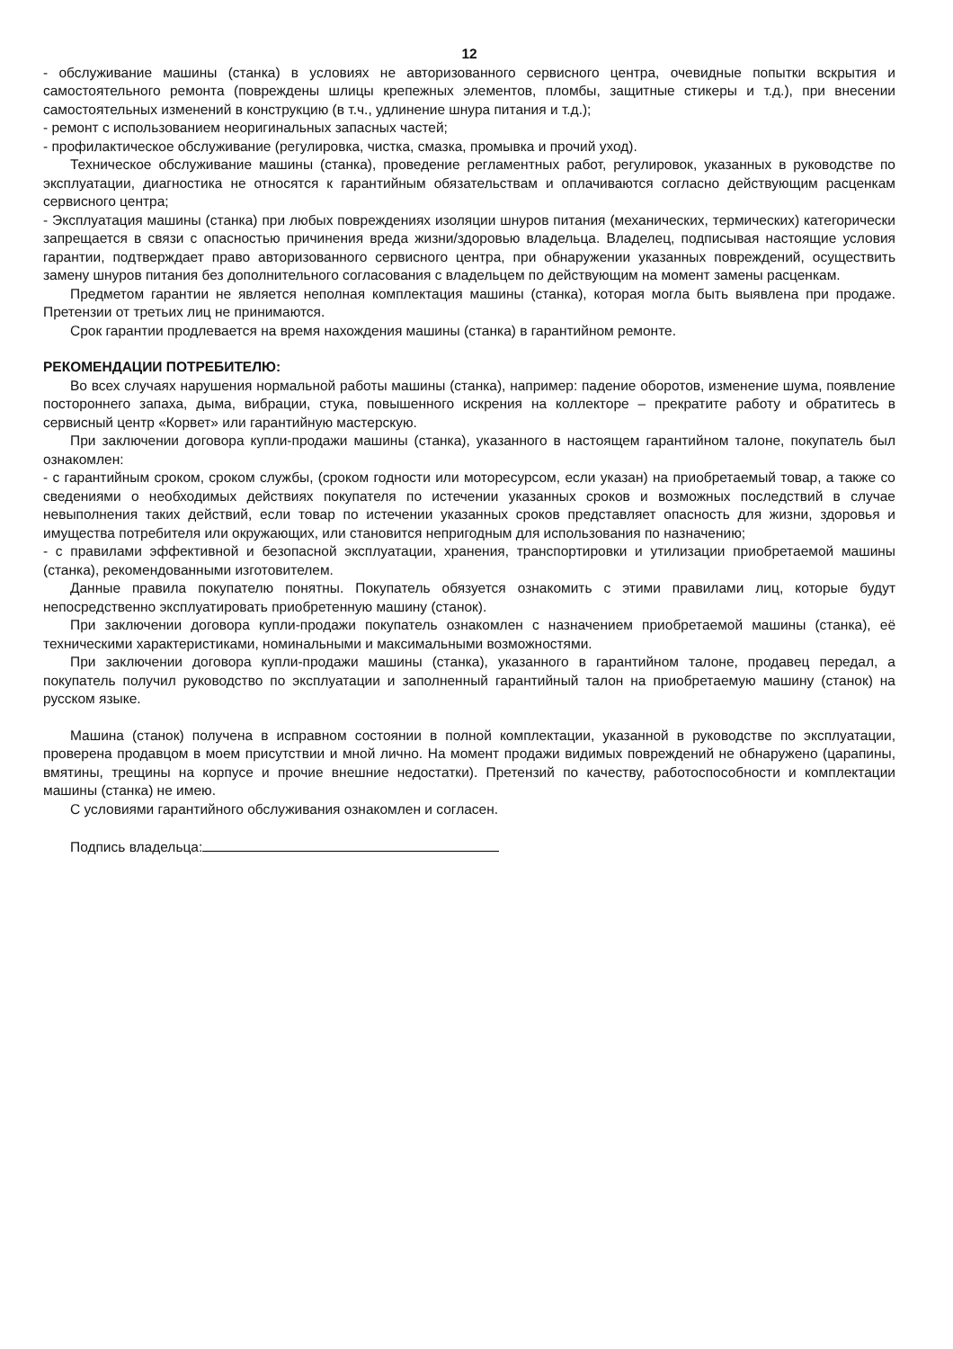12
- обслуживание машины (станка) в условиях не авторизованного сервисного центра, очевидные попытки вскрытия и самостоятельного ремонта (повреждены шлицы крепежных элементов, пломбы, защитные стикеры и т.д.), при внесении самостоятельных изменений в конструкцию (в т.ч., удлинение шнура питания и т.д.);
- ремонт с использованием неоригинальных запасных частей;
- профилактическое обслуживание (регулировка, чистка, смазка, промывка и прочий уход).
Техническое обслуживание машины (станка), проведение регламентных работ, регулировок, указанных в руководстве по эксплуатации, диагностика не относятся к гарантийным обязательствам и оплачиваются согласно действующим расценкам сервисного центра;
- Эксплуатация машины (станка) при любых повреждениях изоляции шнуров питания (механических, термических) категорически запрещается в связи с опасностью причинения вреда жизни/здоровью владельца. Владелец, подписывая настоящие условия гарантии, подтверждает право авторизованного сервисного центра, при обнаружении указанных повреждений, осуществить замену шнуров питания без дополнительного согласования с владельцем по действующим на момент замены расценкам.
Предметом гарантии не является неполная комплектация машины (станка), которая могла быть выявлена при продаже. Претензии от третьих лиц не принимаются.
Срок гарантии продлевается на время нахождения машины (станка) в гарантийном ремонте.
РЕКОМЕНДАЦИИ ПОТРЕБИТЕЛЮ:
Во всех случаях нарушения нормальной работы машины (станка), например: падение оборотов, изменение шума, появление постороннего запаха, дыма, вибрации, стука, повышенного искрения на коллекторе – прекратите работу и обратитесь в сервисный центр «Корвет» или гарантийную мастерскую.
При заключении договора купли-продажи машины (станка), указанного в настоящем гарантийном талоне, покупатель был ознакомлен:
- с гарантийным сроком, сроком службы, (сроком годности или моторесурсом, если указан) на приобретаемый товар, а также со сведениями о необходимых действиях покупателя по истечении указанных сроков и возможных последствий в случае невыполнения таких действий, если товар по истечении указанных сроков представляет опасность для жизни, здоровья и имущества потребителя или окружающих, или становится непригодным для использования по назначению;
- с правилами эффективной и безопасной эксплуатации, хранения, транспортировки и утилизации приобретаемой машины (станка), рекомендованными изготовителем.
Данные правила покупателю понятны. Покупатель обязуется ознакомить с этими правилами лиц, которые будут непосредственно эксплуатировать приобретенную машину (станок).
При заключении договора купли-продажи покупатель ознакомлен с назначением приобретаемой машины (станка), её техническими характеристиками, номинальными и максимальными возможностями.
При заключении договора купли-продажи машины (станка), указанного в гарантийном талоне, продавец передал, а покупатель получил руководство по эксплуатации и заполненный гарантийный талон на приобретаемую машину (станок) на русском языке.
Машина (станок) получена в исправном состоянии в полной комплектации, указанной в руководстве по эксплуатации, проверена продавцом в моем присутствии и мной лично. На момент продажи видимых повреждений не обнаружено (царапины, вмятины, трещины на корпусе и прочие внешние недостатки). Претензий по качеству, работоспособности и комплектации машины (станка) не имею.
С условиями гарантийного обслуживания ознакомлен и согласен.
Подпись владельца: